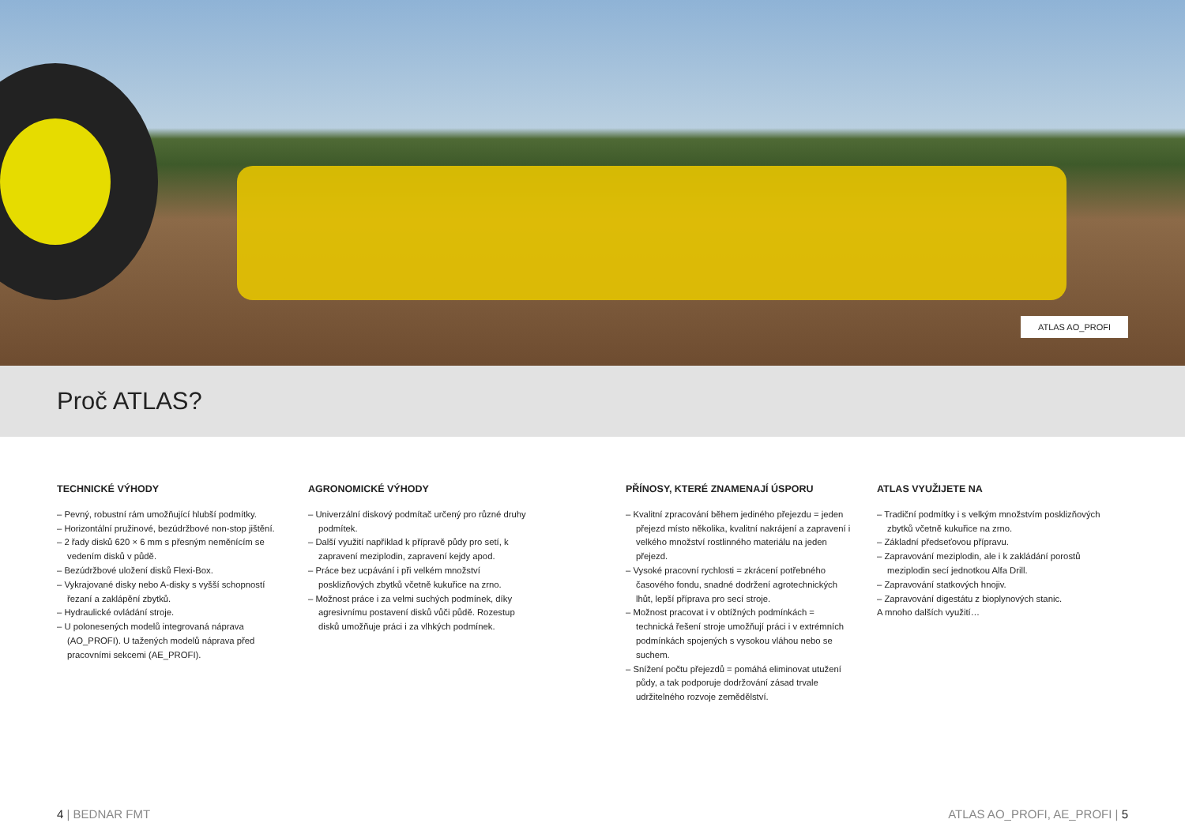ATLAS AO_PROFI
Proč ATLAS?
TECHNICKÉ VÝHODY
– Pevný, robustní rám umožňující hlubší podmítky.
– Horizontální pružinové, bezúdržbové non-stop jištění.
– 2 řady disků 620 × 6 mm s přesným neměnícím se vedením disků v půdě.
– Bezúdržbové uložení disků Flexi-Box.
– Vykrajované disky nebo A-disky s vyšší schopností řezaní a zaklápění zbytků.
– Hydraulické ovládání stroje.
– U polonesených modelů integrovaná náprava (AO_PROFI). U tažených modelů náprava před pracovními sekcemi (AE_PROFI).
AGRONOMICKÉ VÝHODY
– Univerzální diskový podmítač určený pro různé druhy podmítek.
– Další využití například k přípravě půdy pro setí, k zapravení meziplodin, zapravení kejdy apod.
– Práce bez ucpávání i při velkém množství posklizňových zbytků včetně kukuřice na zrno.
– Možnost práce i za velmi suchých podmínek, díky agresivnímu postavení disků vůči půdě. Rozestup disků umožňuje práci i za vlhkých podmínek.
PŘÍNOSY, KTERÉ ZNAMENAJÍ ÚSPORU
– Kvalitní zpracování během jediného přejezdu = jeden přejezd místo několika, kvalitní nakrájení a zapravení i velkého množství rostlinného materiálu na jeden přejezd.
– Vysoké pracovní rychlosti = zkrácení potřebného časového fondu, snadné dodržení agrotechnických lhůt, lepší příprava pro secí stroje.
– Možnost pracovat i v obtížných podmínkách = technická řešení stroje umožňují práci i v extrémních podmínkách spojených s vysokou vláhou nebo se suchem.
– Snížení počtu přejezdů = pomáhá eliminovat utužení půdy, a tak podporuje dodržování zásad trvale udržitelného rozvoje zemědělství.
ATLAS VYUŽIJETE NA
– Tradiční podmítky i s velkým množstvím posklizňových zbytků včetně kukuřice na zrno.
– Základní předseťovou přípravu.
– Zapravování meziplodin, ale i k zakládání porostů meziplodin secí jednotkou Alfa Drill.
– Zapravování statkových hnojiv.
– Zapravování digestátu z bioplynových stanic.
A mnoho dalších využití…
4 | BEDNAR FMT ATLAS AO_PROFI, AE_PROFI | 5